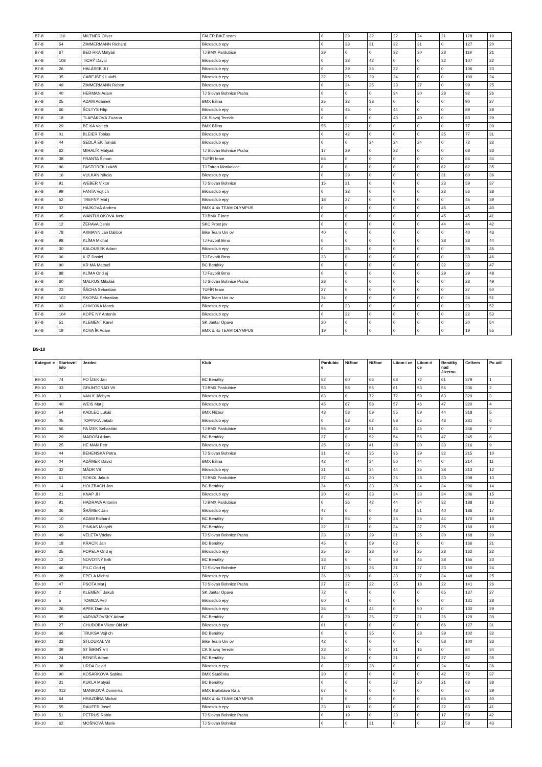| B7-8 | 110 | MILTNER Oliver | FALER BIKE team | 0 | 29 | 32 | 22 | 24 | 21 | 128 | 19 |
| B7-8 | 54 | ZIMMERMANN Richard | Bikrosclub epy | 0 | 33 | 31 | 32 | 31 | 0 | 127 | 20 |
| B7-8 | 67 | BED RKA Matyáš | TJ BMX Pardubice | 29 | 0 | 0 | 32 | 30 | 28 | 119 | 21 |
| B7-8 | 108 | TICHÝ David | Bikrosclub epy | 0 | 33 | 42 | 0 | 0 | 32 | 107 | 22 |
| B7-8 | 26 | HALÁSEK Ji í | Bikrosclub epy | 0 | 39 | 35 | 32 | 0 | 0 | 106 | 23 |
| B7-8 | 35 | CABEJŠEK Lukáš | Bikrosclub epy | 22 | 25 | 29 | 24 | 0 | 0 | 100 | 24 |
| B7-8 | 49 | ZIMMERMANN Robert | Bikrosclub epy | 0 | 24 | 25 | 23 | 27 | 0 | 99 | 25 |
| B7-8 | 40 | HERMAN Adam | TJ Slovan Bohnice Praha | 0 | 0 | 0 | 34 | 30 | 28 | 92 | 26 |
| B7-8 | 25 | ADAM Adámek | BMX Bílina | 25 | 32 | 33 | 0 | 0 | 0 | 90 | 27 |
| B7-8 | 66 | ŠOLTYS Filip | Bikrosclub epy | 0 | 45 | 0 | 44 | 0 | 0 | 89 | 28 |
| B7-8 | 18 | TLAPÁKOVÁ Zuzana | CK Slavoj Terezín | 0 | 0 | 0 | 43 | 40 | 0 | 83 | 29 |
| B7-8 | 29 | BE KA Vojt ch | BMX Bílina | 55 | 22 | 0 | 0 | 0 | 0 | 77 | 30 |
| B7-8 | 01 | BLEIER Tobias | Bikrosclub epy | 0 | 42 | 0 | 0 | 0 | 35 | 77 | 31 |
| B7-8 | 44 | SEDLÁ EK Tomáš | Bikrosclub epy | 0 | 0 | 24 | 24 | 24 | 0 | 72 | 32 |
| B7-8 | 62 | MIHALÍK Matyáš | TJ Slovan Bohnice Praha | 17 | 29 | 0 | 22 | 0 | 0 | 68 | 33 |
| B7-8 | 38 | FRANTA Šimon | TUFÍR team | 66 | 0 | 0 | 0 | 0 | 0 | 66 | 34 |
| B7-8 | 96 | PASTOREK Lukáš | TJ Tatran Mankovice | 0 | 0 | 0 | 0 | 0 | 62 | 62 | 35 |
| B7-8 | 16 | VULKÁN Nikola | Bikrosclub epy | 0 | 29 | 0 | 0 | 0 | 31 | 60 | 36 |
| B7-8 | 91 | WEBER Viktor | TJ Slovan Bohnice | 15 | 21 | 0 | 0 | 0 | 23 | 59 | 37 |
| B7-8 | 99 | FANTA Vojt ch | Bikrosclub epy | 0 | 33 | 0 | 0 | 0 | 23 | 56 | 38 |
| B7-8 | 52 | TREFNÝ Mat j | Bikrosclub epy | 18 | 27 | 0 | 0 | 0 | 0 | 45 | 39 |
| B7-8 | 02 | HÁJKOVÁ Andrea | BMX & 4x TEAM OLYMPUS | 0 | 0 | 0 | 0 | 0 | 45 | 45 | 40 |
| B7-8 | 05 | WANTULOKOVÁ Iveta | TJ BMX T inec | 0 | 0 | 0 | 0 | 0 | 45 | 45 | 41 |
| B7-8 | 12 | ŽERAVA Denis | SKC Prost jov | 0 | 0 | 0 | 0 | 0 | 44 | 44 | 42 |
| B7-8 | 78 | AXMANN Jan Dalibor | Bike Team Uni ov | 40 | 0 | 0 | 0 | 0 | 0 | 40 | 43 |
| B7-8 | 98 | KLÍMA Michal | TJ Favorit Brno | 0 | 0 | 0 | 0 | 0 | 38 | 38 | 44 |
| B7-8 | 30 | KALOUSEK Adam | Bikrosclub epy | 0 | 35 | 0 | 0 | 0 | 0 | 35 | 45 |
| B7-8 | 06 | K ÍŽ Daniel | TJ Favorit Brno | 33 | 0 | 0 | 0 | 0 | 0 | 33 | 46 |
| B7-8 | 90 | KR MÁ Matouš | BC Benátky | 0 | 0 | 0 | 0 | 0 | 32 | 32 | 47 |
| B7-8 | 88 | KLÍMA Ond ej | TJ Favorit Brno | 0 | 0 | 0 | 0 | 0 | 29 | 29 | 48 |
| B7-8 | 60 | MALKUS Mikoláš | TJ Slovan Bohnice Praha | 28 | 0 | 0 | 0 | 0 | 0 | 28 | 49 |
| B7-8 | 23 | ŠÁCHA Sebastian | TUFÍR team | 27 | 0 | 0 | 0 | 0 | 0 | 27 | 50 |
| B7-8 | 102 | SKOPAL Sebastian | Bike Team Uni ov | 24 | 0 | 0 | 0 | 0 | 0 | 24 | 51 |
| B7-8 | 93 | CHVOJKA Marek | Bikrosclub epy | 0 | 23 | 0 | 0 | 0 | 0 | 23 | 52 |
| B7-8 | 104 | KOPE NÝ Antonín | Bikrosclub epy | 0 | 22 | 0 | 0 | 0 | 0 | 22 | 53 |
| B7-8 | 51 | KLEMENT Karel | SK Jantar Opava | 20 | 0 | 0 | 0 | 0 | 0 | 20 | 54 |
| B7-8 | 19 | KOVA ÍK Adam | BMX & 4x TEAM OLYMPUS | 19 | 0 | 0 | 0 | 0 | 0 | 19 | 55 |
B9-10
| Kategori e | Startovní íslo | Jezdec | Klub | Pardubic e | Nižbor | Nižbor | Litom i ce | Litom ri ce | Benátky nad Jizerou | Celkem | Po adí |
| --- | --- | --- | --- | --- | --- | --- | --- | --- | --- | --- | --- |
| B9-10 | 74 | PO ÍZEK Jan | BC Benátky | 52 | 60 | 66 | 68 | 72 | 61 | 379 | 1 |
| B9-10 | 03 | GRUNTORÁD Vít | TJ BMX Pardubice | 53 | 58 | 55 | 61 | 53 | 56 | 336 | 2 |
| B9-10 | 3 | VAN K Jáchym | Bikrosclub epy | 63 | 0 | 72 | 72 | 59 | 63 | 329 | 3 |
| B9-10 | 40 | WEIS Mat j | Bikrosclub epy | 45 | 67 | 58 | 57 | 46 | 47 | 320 | 4 |
| B9-10 | 54 | KADLEC Lukáš | BMX Nižbor | 43 | 58 | 59 | 55 | 59 | 44 | 318 | 5 |
| B9-10 | 05 | TOPINKA Jakub | Bikrosclub epy | 0 | 53 | 62 | 58 | 65 | 43 | 281 | 6 |
| B9-10 | 56 | PA ÍZEK Sebastián | TJ BMX Pardubice | 55 | 49 | 51 | 46 | 45 | 0 | 246 | 7 |
| B9-10 | 29 | MAROŠI Adam | BC Benátky | 37 | 0 | 52 | 54 | 55 | 47 | 245 | 8 |
| B9-10 | 25 | HE MAN Petr | Bikrosclub epy | 35 | 39 | 41 | 38 | 30 | 33 | 216 | 9 |
| B9-10 | 44 | BEHENSKÁ Petra | TJ Slovan Bohnice | 31 | 42 | 35 | 36 | 39 | 32 | 215 | 10 |
| B9-10 | 04 | ADÁMEK David | BMX Bílina | 42 | 44 | 34 | 50 | 44 | 0 | 214 | 11 |
| B9-10 | 32 | MÁDR Vít | Bikrosclub epy | 31 | 41 | 34 | 44 | 25 | 38 | 213 | 12 |
| B9-10 | 61 | SOKOL Jakub | TJ BMX Pardubice | 37 | 44 | 30 | 36 | 28 | 33 | 208 | 13 |
| B9-10 | 14 | HOLZBACH Jan | BC Benátky | 24 | 53 | 33 | 28 | 34 | 34 | 206 | 14 |
| B9-10 | 21 | KNAP Ji í | Bikrosclub epy | 30 | 42 | 33 | 34 | 33 | 34 | 206 | 15 |
| B9-10 | 91 | HADRAVA Antonín | TJ BMX Pardubice | 0 | 36 | 42 | 44 | 34 | 32 | 188 | 16 |
| B9-10 | 36 | ŠRÁMEK Jan | Bikrosclub epy | 47 | 0 | 0 | 48 | 51 | 40 | 186 | 17 |
| B9-10 | 10 | ADAM Richard | BC Benátky | 0 | 56 | 0 | 35 | 35 | 44 | 170 | 18 |
| B9-10 | 23 | PINKAS Matyáš | BC Benátky | 32 | 31 | 0 | 34 | 37 | 35 | 169 | 19 |
| B9-10 | 49 | VELETA Václav | TJ Slovan Bohnice Praha | 23 | 30 | 29 | 31 | 25 | 30 | 168 | 20 |
| B9-10 | 18 | KRACÍK Jan | BC Benátky | 45 | 0 | 59 | 62 | 0 | 0 | 166 | 21 |
| B9-10 | 35 | POPELA Ond ej | Bikrosclub epy | 25 | 26 | 28 | 30 | 25 | 28 | 162 | 22 |
| B9-10 | 12 | NOVOTNÝ Erik | BC Benátky | 33 | 0 | 0 | 38 | 46 | 38 | 155 | 23 |
| B9-10 | 46 | PILC Ond ej | TJ Slovan Bohnice | 17 | 26 | 26 | 31 | 27 | 23 | 150 | 24 |
| B9-10 | 28 | EPELA Michal | Bikrosclub epy | 26 | 28 | 0 | 33 | 27 | 34 | 148 | 25 |
| B9-10 | 47 | PSOTA Mat j | TJ Slovan Bohnice Praha | 27 | 27 | 22 | 25 | 18 | 22 | 141 | 26 |
| B9-10 | 2 | KLEMENT Jakub | SK Jantar Opava | 72 | 0 | 0 | 0 | 0 | 65 | 137 | 27 |
| B9-10 | 5 | TOMICA Petr | Bikrosclub epy | 60 | 71 | 0 | 0 | 0 | 0 | 131 | 28 |
| B9-10 | 26 | APEK Damián | Bikrosclub epy | 36 | 0 | 44 | 0 | 50 | 0 | 130 | 29 |
| B9-10 | 95 | VARVAŽOVSKÝ Adam | BC Benátky | 0 | 29 | 26 | 27 | 21 | 26 | 129 | 30 |
| B9-10 | 27 | CHUDOBA Viktor Old ich | Bikrosclub epy | 61 | 0 | 0 | 0 | 0 | 66 | 127 | 31 |
| B9-10 | 66 | TRUKSA Vojt ch | BC Benátky | 0 | 0 | 35 | 0 | 28 | 39 | 102 | 32 |
| B9-10 | 33 | STLOUKAL Vít | Bike Team Uni ov | 42 | 0 | 0 | 0 | 0 | 58 | 100 | 33 |
| B9-10 | 39 | ST ÍBRNÝ Vít | CK Slavoj Terezín | 23 | 24 | 0 | 21 | 16 | 0 | 84 | 34 |
| B9-10 | 24 | BENEŠ Adam | BC Benátky | 24 | 0 | 0 | 31 | 0 | 27 | 82 | 35 |
| B9-10 | 38 | URDA David | Bikrosclub epy | 0 | 22 | 28 | 0 | 0 | 24 | 74 | 36 |
| B9-10 | 90 | KOŠÁRKOVÁ Sabina | BMX Studénka | 30 | 0 | 0 | 0 | 0 | 42 | 72 | 37 |
| B9-10 | 31 | KUKLA Matyáš | BC Benátky | 0 | 0 | 0 | 27 | 20 | 21 | 68 | 38 |
| B9-10 | 012 | MANIKOVÁ Dominika | BMX Bratislava Ra a | 67 | 0 | 0 | 0 | 0 | 0 | 67 | 39 |
| B9-10 | 64 | HRAZDÍRA Michal | BMX & 4x TEAM OLYMPUS | 0 | 0 | 0 | 0 | 0 | 65 | 65 | 40 |
| B9-10 | 55 | RAUFER Josef | Bikrosclub epy | 23 | 18 | 0 | 0 | 0 | 22 | 63 | 41 |
| B9-10 | 51 | PETRUS Robin | TJ Slovan Bohnice Praha | 0 | 19 | 0 | 23 | 0 | 17 | 59 | 42 |
| B9-10 | 62 | MOŠNOVÁ Marie | TJ Slovan Bohnice | 0 | 0 | 31 | 0 | 0 | 27 | 58 | 43 |